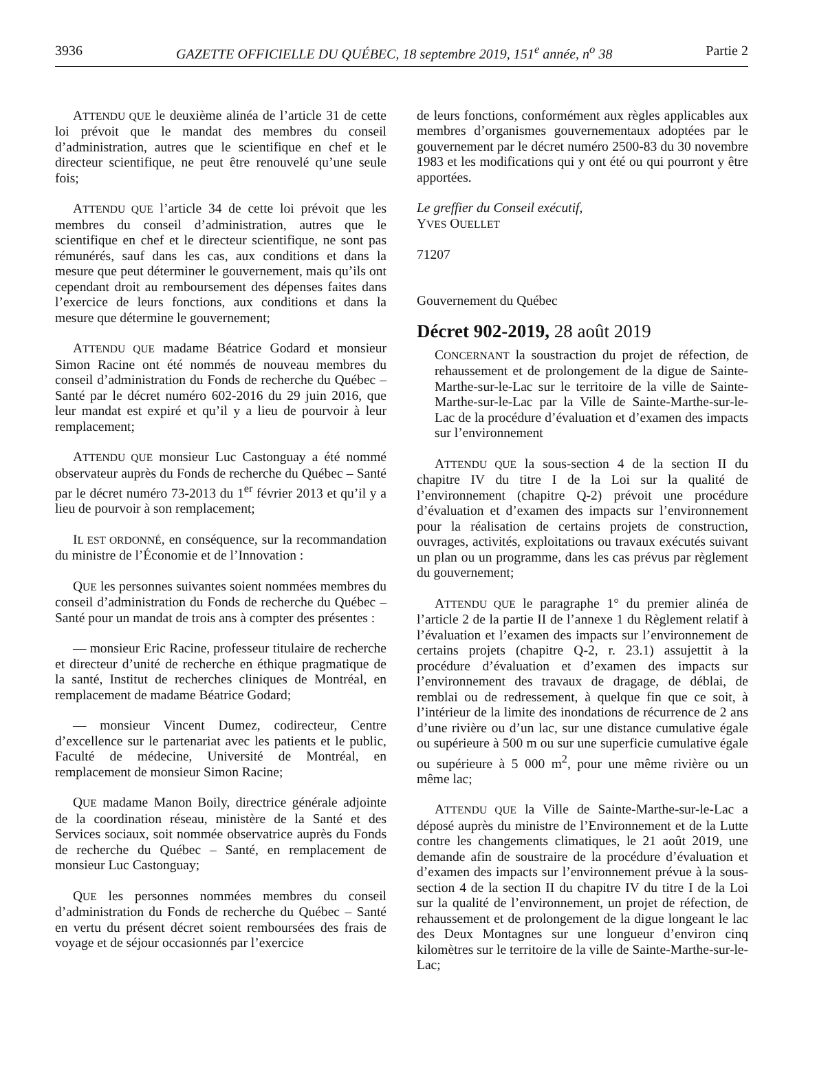3936 GAZETTE OFFICIELLE DU QUÉBEC, 18 septembre 2019, 151<sup>e</sup> année, n<sup>o</sup> 38 Partie 2
ATTENDU QUE le deuxième alinéa de l’article 31 de cette loi prévoit que le mandat des membres du conseil d’administration, autres que le scientifique en chef et le directeur scientifique, ne peut être renouvelé qu’une seule fois;
ATTENDU QUE l’article 34 de cette loi prévoit que les membres du conseil d’administration, autres que le scientifique en chef et le directeur scientifique, ne sont pas rémunérés, sauf dans les cas, aux conditions et dans la mesure que peut déterminer le gouvernement, mais qu’ils ont cependant droit au remboursement des dépenses faites dans l’exercice de leurs fonctions, aux conditions et dans la mesure que détermine le gouvernement;
ATTENDU QUE madame Béatrice Godard et monsieur Simon Racine ont été nommés de nouveau membres du conseil d’administration du Fonds de recherche du Québec – Santé par le décret numéro 602-2016 du 29 juin 2016, que leur mandat est expiré et qu’il y a lieu de pourvoir à leur remplacement;
ATTENDU QUE monsieur Luc Castonguay a été nommé observateur auprès du Fonds de recherche du Québec – Santé par le décret numéro 73-2013 du 1<sup>er</sup> février 2013 et qu’il y a lieu de pourvoir à son remplacement;
IL EST ORDONNÉ, en conséquence, sur la recommandation du ministre de l’Économie et de l’Innovation :
QUE les personnes suivantes soient nommées membres du conseil d’administration du Fonds de recherche du Québec – Santé pour un mandat de trois ans à compter des présentes :
— monsieur Eric Racine, professeur titulaire de recherche et directeur d’unité de recherche en éthique pragmatique de la santé, Institut de recherches cliniques de Montréal, en remplacement de madame Béatrice Godard;
— monsieur Vincent Dumez, codirecteur, Centre d’excellence sur le partenariat avec les patients et le public, Faculté de médecine, Université de Montréal, en remplacement de monsieur Simon Racine;
QUE madame Manon Boily, directrice générale adjointe de la coordination réseau, ministère de la Santé et des Services sociaux, soit nommée observatrice auprès du Fonds de recherche du Québec – Santé, en remplacement de monsieur Luc Castonguay;
QUE les personnes nommées membres du conseil d’administration du Fonds de recherche du Québec – Santé en vertu du présent décret soient remboursées des frais de voyage et de séjour occasionnés par l’exercice
de leurs fonctions, conformément aux règles applicables aux membres d’organismes gouvernementaux adoptées par le gouvernement par le décret numéro 2500-83 du 30 novembre 1983 et les modifications qui y ont été ou qui pourront y être apportées.
Le greffier du Conseil exécutif,
YVES OUELLET
71207
Gouvernement du Québec
Décret 902-2019, 28 août 2019
CONCERNANT la soustraction du projet de réfection, de rehaussement et de prolongement de la digue de Sainte-Marthe-sur-le-Lac sur le territoire de la ville de Sainte-Marthe-sur-le-Lac par la Ville de Sainte-Marthe-sur-le-Lac de la procédure d’évaluation et d’examen des impacts sur l’environnement
ATTENDU QUE la sous-section 4 de la section II du chapitre IV du titre I de la Loi sur la qualité de l’environnement (chapitre Q-2) prévoit une procédure d’évaluation et d’examen des impacts sur l’environnement pour la réalisation de certains projets de construction, ouvrages, activités, exploitations ou travaux exécutés suivant un plan ou un programme, dans les cas prévus par règlement du gouvernement;
ATTENDU QUE le paragraphe 1° du premier alinéa de l’article 2 de la partie II de l’annexe 1 du Règlement relatif à l’évaluation et l’examen des impacts sur l’environnement de certains projets (chapitre Q-2, r. 23.1) assujettit à la procédure d’évaluation et d’examen des impacts sur l’environnement des travaux de dragage, de déblai, de remblai ou de redressement, à quelque fin que ce soit, à l’intérieur de la limite des inondations de récurrence de 2 ans d’une rivière ou d’un lac, sur une distance cumulative égale ou supérieure à 500 m ou sur une superficie cumulative égale ou supérieure à 5 000 m<sup>2</sup>, pour une même rivière ou un même lac;
ATTENDU QUE la Ville de Sainte-Marthe-sur-le-Lac a déposé auprès du ministre de l’Environnement et de la Lutte contre les changements climatiques, le 21 août 2019, une demande afin de soustraire de la procédure d’évaluation et d’examen des impacts sur l’environnement prévue à la sous-section 4 de la section II du chapitre IV du titre I de la Loi sur la qualité de l’environnement, un projet de réfection, de rehaussement et de prolongement de la digue longeant le lac des Deux Montagnes sur une longueur d’environ cinq kilomètres sur le territoire de la ville de Sainte-Marthe-sur-le-Lac;